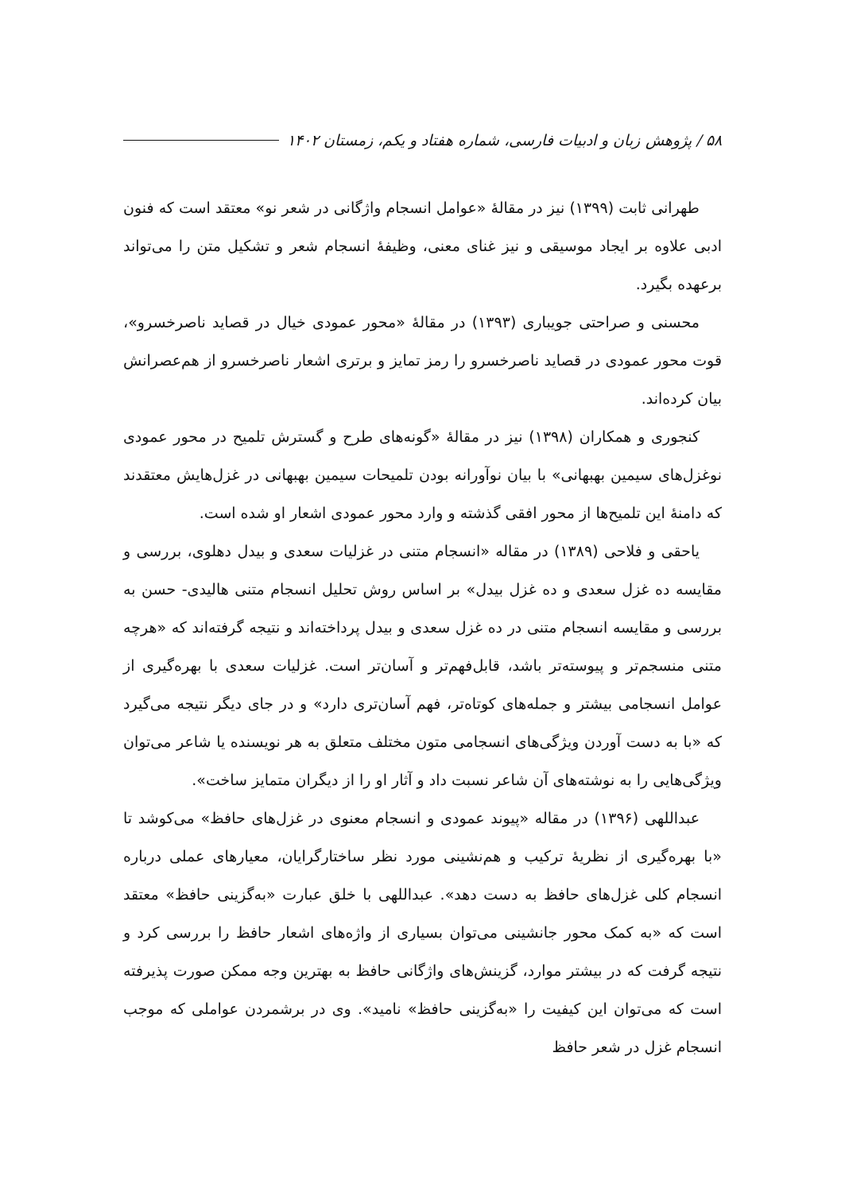۵۸ / پژوهش زبان و ادبیات فارسی، شماره هفتاد و یکم، زمستان ۱۴۰۲
طهرانی ثابت (۱۳۹۹) نیز در مقالهٔ «عوامل انسجام واژگانی در شعر نو» معتقد است که فنون ادبی علاوه بر ایجاد موسیقی و نیز غنای معنی، وظیفهٔ انسجام شعر و تشکیل متن را می‌تواند برعهده بگیرد.
محسنی و صراحتی جویباری (۱۳۹۳) در مقالهٔ «محور عمودی خیال در قصاید ناصرخسرو»، قوت محور عمودی در قصاید ناصرخسرو را رمز تمایز و برتری اشعار ناصرخسرو از هم‌عصرانش بیان کرده‌اند.
کنجوری و همکاران (۱۳۹۸) نیز در مقالهٔ «گونه‌های طرح و گسترش تلمیح در محور عمودی نوغزل‌های سیمین بهبهانی» با بیان نوآورانه بودن تلمیحات سیمین بهبهانی در غزل‌هایش معتقدند که دامنهٔ این تلمیح‌ها از محور افقی گذشته و وارد محور عمودی اشعار او شده است.
یاحقی و فلاحی (۱۳۸۹) در مقاله «انسجام متنی در غزلیات سعدی و بیدل دهلوی، بررسی و مقایسه ده غزل سعدی و ده غزل بیدل» بر اساس روش تحلیل انسجام متنی هالیدی- حسن به بررسی و مقایسه انسجام متنی در ده غزل سعدی و بیدل پرداخته‌اند و نتیجه گرفته‌اند که «هرچه متنی منسجم‌تر و پیوسته‌تر باشد، قابل‌فهم‌تر و آسان‌تر است. غزلیات سعدی با بهره‌گیری از عوامل انسجامی بیشتر و جمله‌های کوتاه‌تر، فهم آسان‌تری دارد» و در جای دیگر نتیجه می‌گیرد که «با به دست آوردن ویژگی‌های انسجامی متون مختلف متعلق به هر نویسنده یا شاعر می‌توان ویژگی‌هایی را به نوشته‌های آن شاعر نسبت داد و آثار او را از دیگران متمایز ساخت».
عبداللهی (۱۳۹۶) در مقاله «پیوند عمودی و انسجام معنوی در غزل‌های حافظ» می‌کوشد تا «با بهره‌گیری از نظریهٔ ترکیب و هم‌نشینی مورد نظر ساختارگرایان، معیارهای عملی درباره انسجام کلی غزل‌های حافظ به دست دهد». عبداللهی با خلق عبارت «به‌گزینی حافظ» معتقد است که «به کمک محور جانشینی می‌توان بسیاری از واژه‌های اشعار حافظ را بررسی کرد و نتیجه گرفت که در بیشتر موارد، گزینش‌های واژگانی حافظ به بهترین وجه ممکن صورت پذیرفته است که می‌توان این کیفیت را «به‌گزینی حافظ» نامید». وی در برشمردن عواملی که موجب انسجام غزل در شعر حافظ